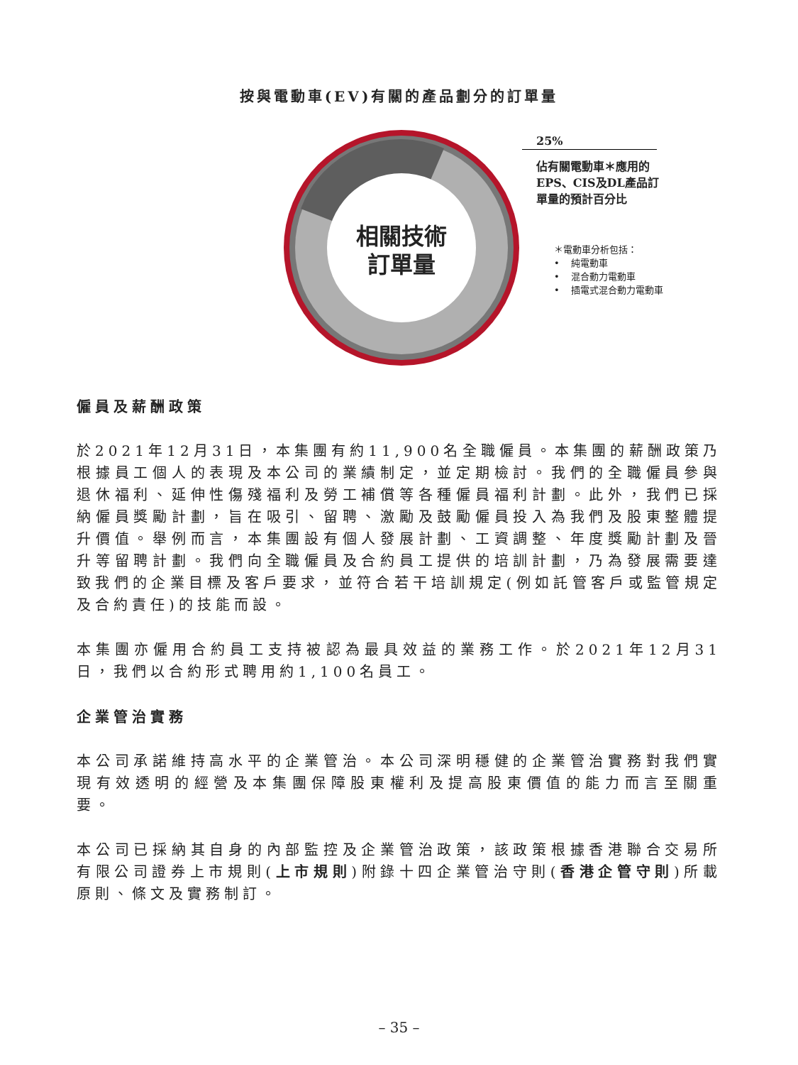按與電動車(EV)有關的產品劃分的訂單量
相關技術
訂單量
25%
佔有關電動車＊應用的
EPS、CIS及DL產品訂
單量的預計百分比
＊電動車分析包括：
• 純電動車
• 混合動力電動車
• 插電式混合動力電動車
僱員及薪酬政策
於2021年12月31日，本集團有約11,900名全職僱員。本集團的薪酬政策乃根據員工個人的表現及本公司的業績制定，並定期檢討。我們的全職僱員參與退休福利、延伸性傷殘福利及勞工補償等各種僱員福利計劃。此外，我們已採納僱員獎勵計劃，旨在吸引、留聘、激勵及鼓勵僱員投入為我們及股東整體提升價值。舉例而言，本集團設有個人發展計劃、工資調整、年度獎勵計劃及晉升等留聘計劃。我們向全職僱員及合約員工提供的培訓計劃，乃為發展需要達致我們的企業目標及客戶要求，並符合若干培訓規定(例如託管客戶或監管規定及合約責任)的技能而設。
本集團亦僱用合約員工支持被認為最具效益的業務工作。於2021年12月31日，我們以合約形式聘用約1,100名員工。
企業管治實務
本公司承諾維持高水平的企業管治。本公司深明穩健的企業管治實務對我們實現有效透明的經營及本集團保障股東權利及提高股東價值的能力而言至關重要。
本公司已採納其自身的內部監控及企業管治政策，該政策根據香港聯合交易所有限公司證券上市規則(上市規則)附錄十四企業管治守則(香港企管守則)所載原則、條文及實務制訂。
– 35 –